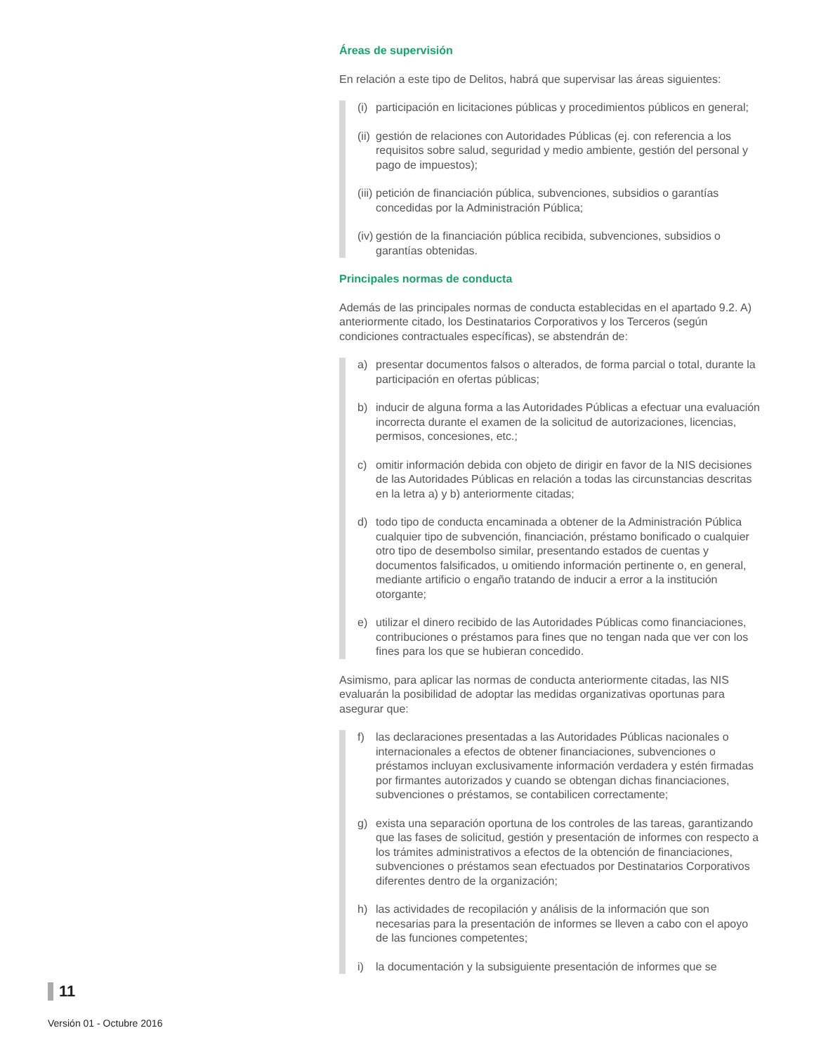Áreas de supervisión
En relación a este tipo de Delitos, habrá que supervisar las áreas siguientes:
(i) participación en licitaciones públicas y procedimientos públicos en general;
(ii) gestión de relaciones con Autoridades Públicas (ej. con referencia a los requisitos sobre salud, seguridad y medio ambiente, gestión del personal y pago de impuestos);
(iii) petición de financiación pública, subvenciones, subsidios o garantías concedidas por la Administración Pública;
(iv) gestión de la financiación pública recibida, subvenciones, subsidios o garantías obtenidas.
Principales normas de conducta
Además de las principales normas de conducta establecidas en el apartado 9.2. A) anteriormente citado, los Destinatarios Corporativos y los Terceros (según condiciones contractuales específicas), se abstendrán de:
a) presentar documentos falsos o alterados, de forma parcial o total, durante la participación en ofertas públicas;
b) inducir de alguna forma a las Autoridades Públicas a efectuar una evaluación incorrecta durante el examen de la solicitud de autorizaciones, licencias, permisos, concesiones, etc.;
c) omitir información debida con objeto de dirigir en favor de la NIS decisiones de las Autoridades Públicas en relación a todas las circunstancias descritas en la letra a) y b) anteriormente citadas;
d) todo tipo de conducta encaminada a obtener de la Administración Pública cualquier tipo de subvención, financiación, préstamo bonificado o cualquier otro tipo de desembolso similar, presentando estados de cuentas y documentos falsificados, u omitiendo información pertinente o, en general, mediante artificio o engaño tratando de inducir a error a la institución otorgante;
e) utilizar el dinero recibido de las Autoridades Públicas como financiaciones, contribuciones o préstamos para fines que no tengan nada que ver con los fines para los que se hubieran concedido.
Asimismo, para aplicar las normas de conducta anteriormente citadas, las NIS evaluarán la posibilidad de adoptar las medidas organizativas oportunas para asegurar que:
f) las declaraciones presentadas a las Autoridades Públicas nacionales o internacionales a efectos de obtener financiaciones, subvenciones o préstamos incluyan exclusivamente información verdadera y estén firmadas por firmantes autorizados y cuando se obtengan dichas financiaciones, subvenciones o préstamos, se contabilicen correctamente;
g) exista una separación oportuna de los controles de las tareas, garantizando que las fases de solicitud, gestión y presentación de informes con respecto a los trámites administrativos a efectos de la obtención de financiaciones, subvenciones o préstamos sean efectuados por Destinatarios Corporativos diferentes dentro de la organización;
h) las actividades de recopilación y análisis de la información que son necesarias para la presentación de informes se lleven a cabo con el apoyo de las funciones competentes;
i) la documentación y la subsiguiente presentación de informes que se
11
Versión 01 - Octubre 2016